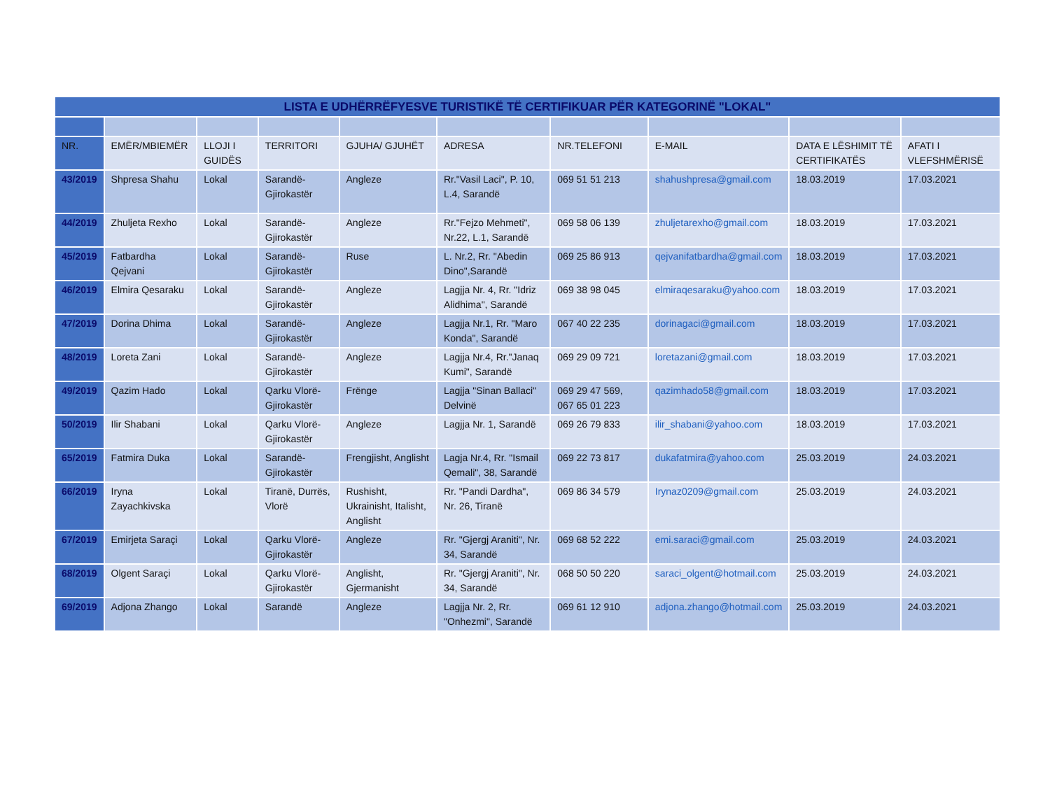| LISTA E UDHËRRËFYESVE TURISTIKË TË CERTIFIKUAR PËR KATEGORINË "LOKAL" | | | | | | | | | |
| --- | --- | --- | --- | --- | --- | --- | --- | --- | --- |
| NR. | EMËR/MBIEMËR | LLOJI I GUIDËS | TERRITORI | GJUHA/ GJUHËT | ADRESA | NR.TELEFONI | E-MAIL | DATA E LËSHIMIT TË CERTIFIKATËS | AFATI I VLEFSHMËRISË |
| 43/2019 | Shpresa Shahu | Lokal | Sarandë-Gjirokastër | Angleze | Rr."Vasil Laci", P. 10, L.4, Sarandë | 069 51 51 213 | shahushpresa@gmail.com | 18.03.2019 | 17.03.2021 |
| 44/2019 | Zhuljeta Rexho | Lokal | Sarandë-Gjirokastër | Angleze | Rr."Fejzo Mehmeti", Nr.22, L.1, Sarandë | 069 58 06 139 | zhuljetarexho@gmail.com | 18.03.2019 | 17.03.2021 |
| 45/2019 | Fatbardha Qejvani | Lokal | Sarandë-Gjirokastër | Ruse | L. Nr.2, Rr. "Abedin Dino",Sarandë | 069 25 86 913 | qejvanifatbardha@gmail.com | 18.03.2019 | 17.03.2021 |
| 46/2019 | Elmira Qesaraku | Lokal | Sarandë-Gjirokastër | Angleze | Lagjja Nr. 4, Rr. "Idriz Alidhima", Sarandë | 069 38 98 045 | elmiraqesaraku@yahoo.com | 18.03.2019 | 17.03.2021 |
| 47/2019 | Dorina Dhima | Lokal | Sarandë-Gjirokastër | Angleze | Lagjja Nr.1, Rr. "Maro Konda", Sarandë | 067 40 22 235 | dorinagaci@gmail.com | 18.03.2019 | 17.03.2021 |
| 48/2019 | Loreta Zani | Lokal | Sarandë-Gjirokastër | Angleze | Lagjja Nr.4, Rr."Janaq Kumi", Sarandë | 069 29 09 721 | loretazani@gmail.com | 18.03.2019 | 17.03.2021 |
| 49/2019 | Qazim Hado | Lokal | Qarku Vlorë-Gjirokastër | Frënge | Lagjja "Sinan Ballaci" Delvinë | 069 29 47 569, 067 65 01 223 | qazimhado58@gmail.com | 18.03.2019 | 17.03.2021 |
| 50/2019 | Ilir Shabani | Lokal | Qarku Vlorë-Gjirokastër | Angleze | Lagjja Nr. 1, Sarandë | 069 26 79 833 | ilir_shabani@yahoo.com | 18.03.2019 | 17.03.2021 |
| 65/2019 | Fatmira Duka | Lokal | Sarandë-Gjirokastër | Frengjisht, Anglisht | Lagja Nr.4, Rr. "Ismail Qemali", 38, Sarandë | 069 22 73 817 | dukafatmira@yahoo.com | 25.03.2019 | 24.03.2021 |
| 66/2019 | Iryna Zayachkivska | Lokal | Tiranë, Durrës, Vlorë | Rushisht, Ukrainisht, Italisht, Anglisht | Rr. "Pandi Dardha", Nr. 26, Tiranë | 069 86 34 579 | Irynaz0209@gmail.com | 25.03.2019 | 24.03.2021 |
| 67/2019 | Emirjeta Saraçi | Lokal | Qarku Vlorë-Gjirokastër | Angleze | Rr. "Gjergj Araniti", Nr. 34, Sarandë | 069 68 52 222 | emi.saraci@gmail.com | 25.03.2019 | 24.03.2021 |
| 68/2019 | Olgent Saraçi | Lokal | Qarku Vlorë-Gjirokastër | Anglisht, Gjermanisht | Rr. "Gjergj Araniti", Nr. 34, Sarandë | 068 50 50 220 | saraci_olgent@hotmail.com | 25.03.2019 | 24.03.2021 |
| 69/2019 | Adjona Zhango | Lokal | Sarandë | Angleze | Lagjja Nr. 2, Rr. "Onhezmi", Sarandë | 069 61 12 910 | adjona.zhango@hotmail.com | 25.03.2019 | 24.03.2021 |